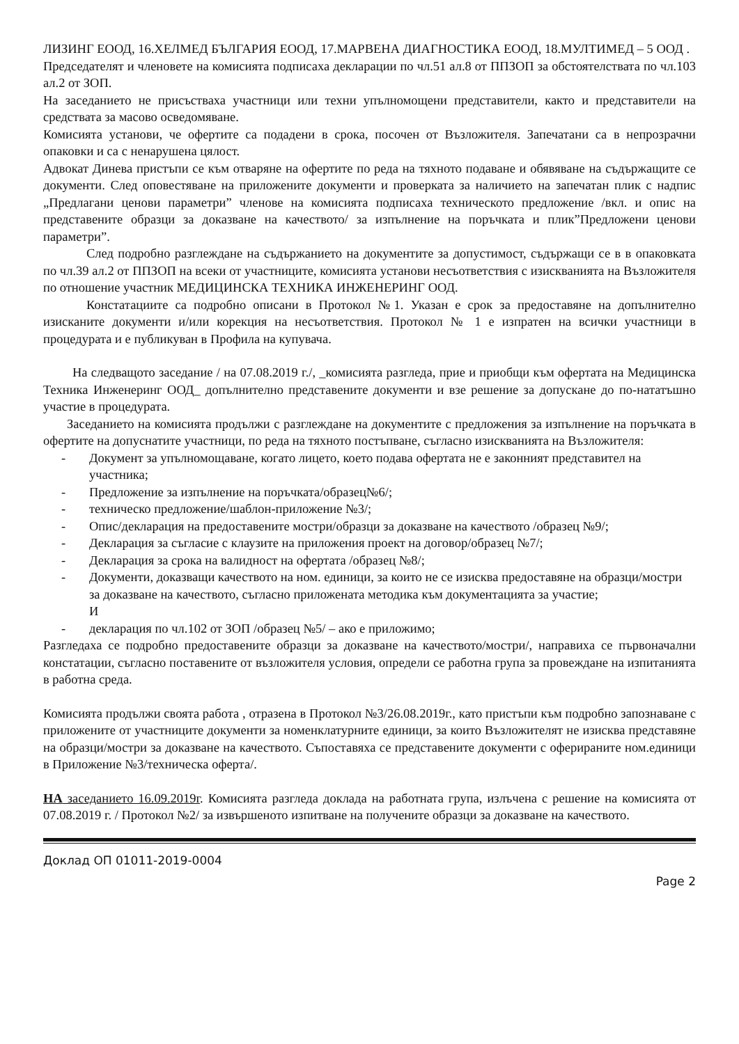ЛИЗИНГ ЕООД, 16.ХЕЛМЕД БЪЛГАРИЯ ЕООД, 17.МАРВЕНА ДИАГНОСТИКА ЕООД, 18.МУЛТИМЕД – 5 ООД .
Председателят и членовете на комисията подписаха декларации по чл.51 ал.8 от ППЗОП за обстоятелствата по чл.103 ал.2 от ЗОП.
На заседанието не присъстваха участници или техни упълномощени представители, както и представители на средствата за масово осведомяване.
Комисията установи, че офертите са подадени в срока, посочен от Възложителя. Запечатани са в непрозрачни опаковки и са с ненарушена цялост.
Адвокат Динева пристъпи се към отваряне на офертите по реда на тяхното подаване и обявяване на съдържащите се документи. След оповестяване на приложените документи и проверката за наличието на запечатан плик с надпис „Предлагани ценови параметри” членове на комисията подписаха техническото предложение /вкл. и опис на представените образци за доказване на качеството/ за изпълнение на поръчката и плик”Предложени ценови параметри”.
След подробно разглеждане на съдържанието на документите за допустимост, съдържащи се в в опаковката по чл.39 ал.2 от ППЗОП на всеки от участниците, комисията установи несъответствия с изискванията на Възложителя по отношение участник МЕДИЦИНСКА ТЕХНИКА ИНЖЕНЕРИНГ ООД.
Констатациите са подробно описани в Протокол №1. Указан е срок за предоставяне на допълнително изисканите документи и/или корекция на несъответствия. Протокол № 1 е изпратен на всички участници в процедурата и е публикуван в Профила на купувача.
На следващото заседание / на 07.08.2019 г./, _комисията разгледа, прие и приобщи към офертата на Медицинска Техника Инженеринг ООД_ допълнително представените документи и взе решение за допускане до по-нататъшно участие в процедурата.
Заседанието на комисията продължи с разглеждане на документите с предложения за изпълнение на поръчката в офертите на допуснатите участници, по реда на тяхното постъпване, съгласно изискванията на Възложителя:
- Документ за упълномощаване, когато лицето, което подава офертата не е законният представител на участника;
- Предложение за изпълнение на поръчката/образец№6/;
- техническо предложение/шаблон-приложение №3/;
- Опис/декларация на предоставените мостри/образци за доказване на качеството /образец №9/;
- Декларация за съгласие с клаузите на приложения проект на договор/образец №7/;
- Декларация за срока на валидност на офертата /образец №8/;
- Документи, доказващи качеството на ном. единици, за които не се изисква предоставяне на образци/мостри за доказване на качеството, съгласно приложената методика към документацията за участие;
И
- декларация по чл.102 от ЗОП /образец №5/ – ако е приложимо;
Разгледаха се подробно предоставените образци за доказване на качеството/мостри/, направиха се първоначални констатации, съгласно поставените от възложителя условия, определи се работна група за провеждане на изпитанията в работна среда.
Комисията продължи своята работа , отразена в Протокол №3/26.08.2019г., като пристъпи към подробно запознаване с приложените от участниците документи за номенклатурните единици, за които Възложителят не изисква представяне на образци/мостри за доказване на качеството. Съпоставяха се представените документи с оферираните ном.единици в Приложение №3/техническа оферта/.
НА заседанието 16.09.2019г. Комисията разгледа доклада на работната група, излъчена с решение на комисията от 07.08.2019 г. / Протокол №2/ за извършеното изпитване на получените образци за доказване на качеството.
Доклад ОП 01011-2019-0004
Page 2